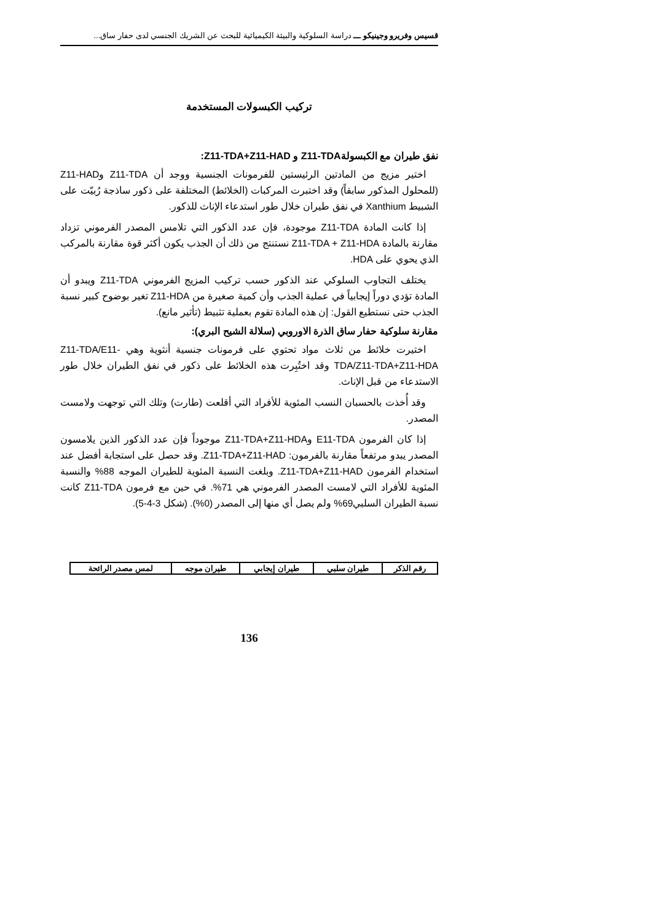قسيس وفريرو وجينيكو ـــ دراسة السلوكية والبيئة الكيميائية للبحث عن الشريك الجنسي لدى حفار ساق...
تركيب الكبسولات المستخدمة
نفق طيران مع الكبسولةZ11-TDA و Z11-TDA+Z11-HAD:
اختير مزيج من المادتين الرئيستين للفرمونات الجنسية ووجد أن Z11-TDA وZ11-HAD (للمحلول المذكور سابقاً) وقد اختبرت المركبات (الخلائط) المختلفة على ذكور ساذجة رُبيّت على الشبيط Xanthium في نفق طيران خلال طور استدعاء الإناث للذكور.
إذا كانت المادة Z11-TDA موجودة، فإن عدد الذكور التي تلامس المصدر الفرموني تزداد مقارنة بالمادة Z11-TDA + Z11-HDA نستنتج من ذلك أن الجذب يكون أكثر قوة مقارنة بالمركب الذي يحوي على HDA.
يختلف التجاوب السلوكي عند الذكور حسب تركيب المزيج الفرموني Z11-TDA ويبدو أن المادة تؤدي دوراً إيجابياً في عملية الجذب وأن كمية صغيرة من Z11-HDA تغير بوضوح كبير نسبة الجذب حتى نستطيع القول: إن هذه المادة تقوم بعملية تثبيط (تأثير مانع).
مقارنة سلوكية حفار ساق الذرة الاوروبي (سلالة الشيح البري):
اختيرت خلائط من ثلاث مواد تحتوي على فرمونات جنسية أنثوية وهي Z11-TDA/E11-TDA/Z11-TDA+Z11-HDA وقد اختُبِرت هذه الخلائط على ذكور في نفق الطيران خلال طور الاستدعاء من قبل الإناث.
وقد أُخذت بالحسبان النسب المئوية للأفراد التي أقلعت (طارت) وتلك التي توجهت ولامست المصدر.
إذا كان الفرمون E11-TDA وZ11-TDA+Z11-HDA موجوداً فإن عدد الذكور الذين يلامسون المصدر يبدو مرتفعاً مقارنة بالفرمون: Z11-TDA+Z11-HAD. وقد حصل على استجابة أفضل عند استخدام الفرمون Z11-TDA+Z11-HAD. وبلغت النسبة المئوية للطيران الموجه 88% والنسبة المئوية للأفراد التي لامست المصدر الفرموني هي 71%. في حين مع فرمون Z11-TDA كانت نسبة الطيران السلبي69% ولم يصل أي منها إلى المصدر (0%). (شكل 3-4-5).
| رقم الذكر | طيران سلبي | طيران إيجابي | طيران موجه | لمس مصدر الرائحة |
| --- | --- | --- | --- | --- |
136